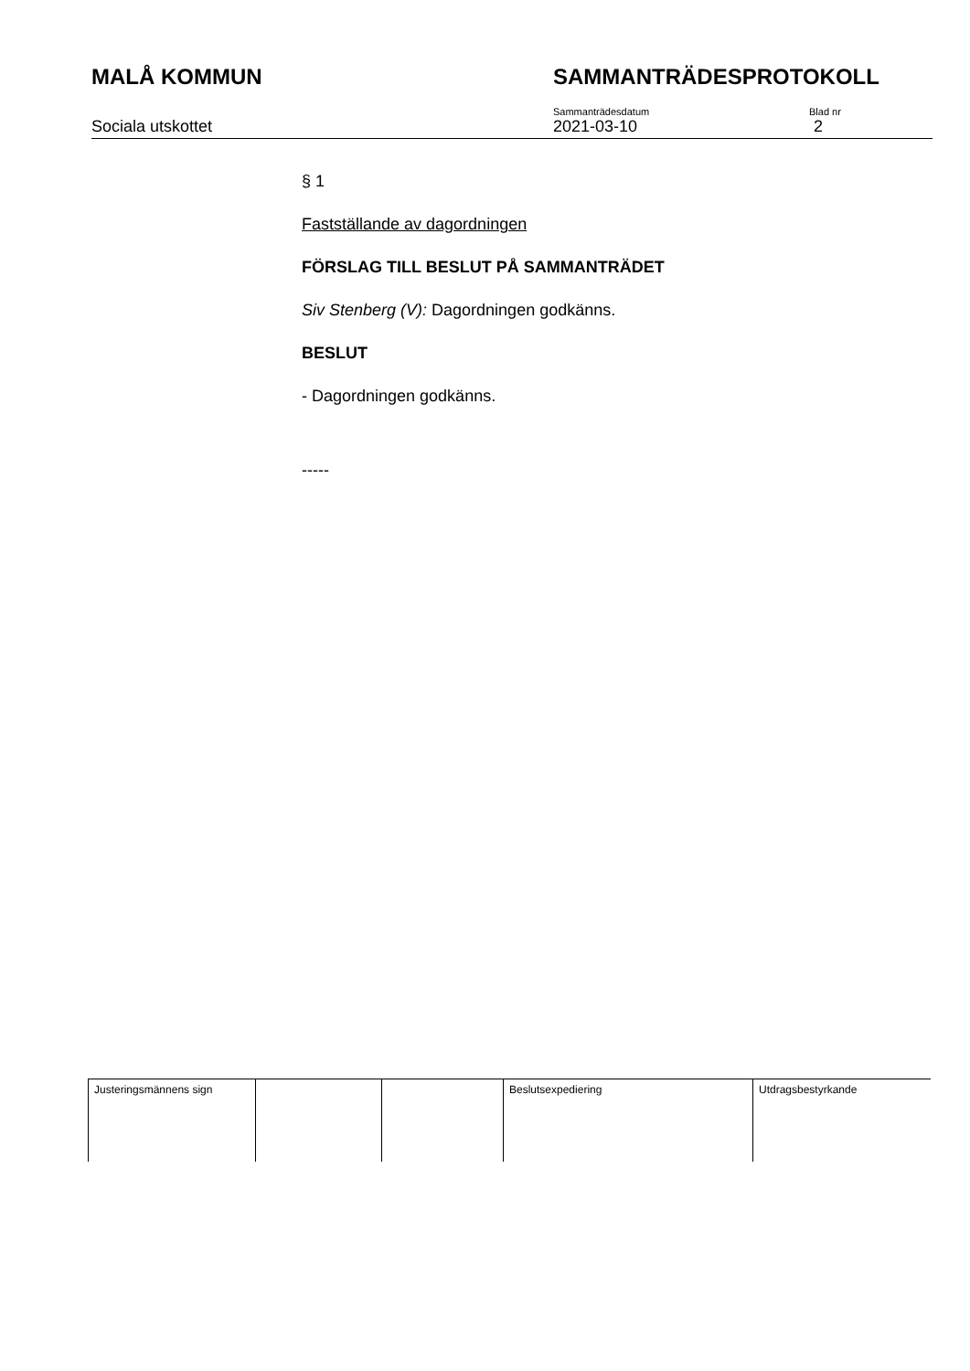MALÅ KOMMUN SAMMANTRÄDESPROTOKOLL
Sociala utskottet
Sammanträdesdatum
2021-03-10
Blad nr
2
§ 1
Fastställande av dagordningen
FÖRSLAG TILL BESLUT PÅ SAMMANTRÄDET
Siv Stenberg (V): Dagordningen godkänns.
BESLUT
- Dagordningen godkänns.
-----
| Justeringsmännens sign | | | Beslutsexpediering | Utdragsbestyrkande |